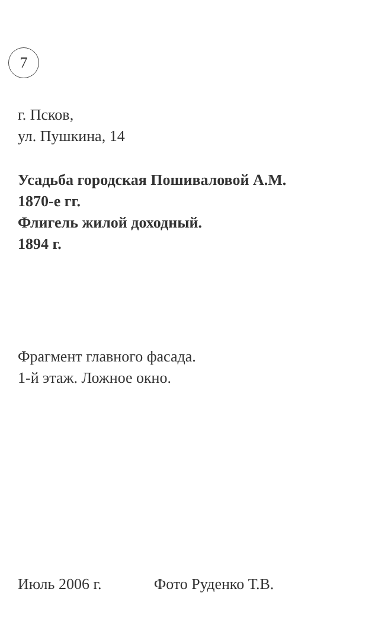7
г. Псков,
ул. Пушкина, 14
Усадьба городская Пошиваловой А.М.
1870-е гг.
Флигель жилой доходный.
1894 г.
Фрагмент главного фасада.
1-й этаж. Ложное окно.
Июль 2006 г. Фото Руденко Т.В.